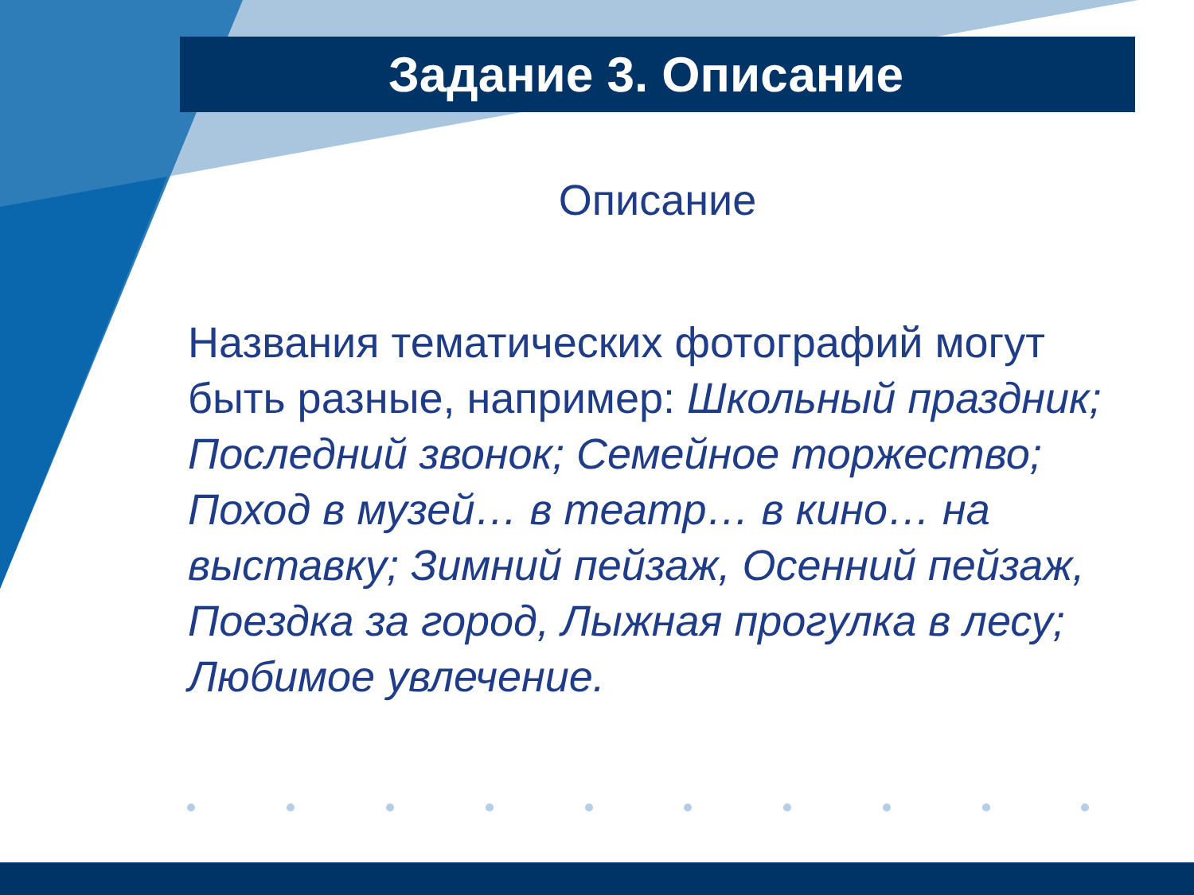Задание 3. Описание
Описание
Названия тематических фотографий могут быть разные, например: Школьный праздник; Последний звонок; Семейное торжество; Поход в музей… в театр… в кино… на выставку; Зимний пейзаж, Осенний пейзаж, Поездка за город, Лыжная прогулка в лесу; Любимое увлечение.